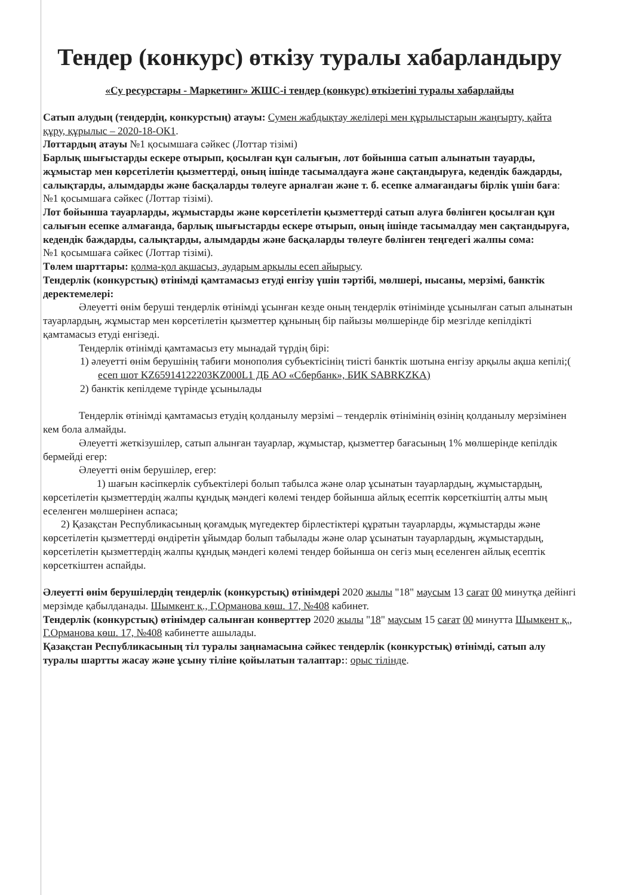Тендер (конкурс) өткізу туралы хабарландыру
«Су ресурстары - Маркетинг» ЖШС-і тендер (конкурс) өткізетіні туралы хабарлайды
Сатып алудың (тендердің, конкурстың) атауы: Сумен жабдықтау желілері мен құрылыстарын жаңғырту, қайта құру, құрылыс – 2020-18-ОК1.
Лоттардың атауы №1 қосымшаға сәйкес (Лоттар тізімі)
Барлық шығыстарды ескере отырып, қосылған құн салығын, лот бойынша сатып алынатын тауарды, жұмыстар мен көрсетілетін қызметтерді, оның ішінде тасымалдауға және сақтандыруға, кедендік баждарды, салықтарды, алымдарды және басқаларды төлеуге арналған және т. б. есепке алмағандағы бірлік үшін баға:
№1 қосымшаға сәйкес (Лоттар тізімі).
Лот бойынша тауарларды, жұмыстарды және көрсетілетін қызметтерді сатып алуға бөлінген қосылған құн салығын есепке алмағанда, барлық шығыстарды ескере отырып, оның ішінде тасымалдау мен сақтандыруға, кедендік баждарды, салықтарды, алымдарды және басқаларды төлеуге бөлінген теңгедегі жалпы сома:
№1 қосымшаға сәйкес (Лоттар тізімі).
Төлем шарттары: қолма-қол ақшасыз, аударым арқылы есеп айырысу.
Тендерлік (конкурстық) өтінімді қамтамасыз етуді енгізу үшін тәртібі, мөлшері, нысаны, мерзімі, банктік деректемелері:
Әлеуетті өнім беруші тендерлік өтінімді ұсынған кезде оның тендерлік өтінімінде ұсынылған сатып алынатын тауарлардың, жұмыстар мен көрсетілетін қызметтер құнының бір пайызы мөлшерінде бір мезгілде кепілдікті қамтамасыз етуді енгізеді.
Тендерлік өтінімді қамтамасыз ету мынадай түрдің бірі:
1) әлеуетті өнім берушінің табиғи монополия субъектісінің тиісті банктік шотына енгізу арқылы ақша кепілі;( есеп шот KZ65914122203KZ000L1 ДБ АО «Сбербанк», БИК SABRKZKA)
2) банктік кепілдеме түрінде ұсынылады
Тендерлік өтінімді қамтамасыз етудің қолданылу мерзімі – тендерлік өтінімінің өзінің қолданылу мерзімінен кем бола алмайды.
Әлеуетті жеткізушілер, сатып алынған тауарлар, жұмыстар, қызметтер бағасының 1% мөлшерінде кепілдік бермейді егер:
Әлеуетті өнім берушілер, егер:
1) шағын кәсіпкерлік субъектілері болып табылса және олар ұсынатын тауарлардың, жұмыстардың, көрсетілетін қызметтердің жалпы құндық мәндегі көлемі тендер бойынша айлық есептік көрсеткіштің алты мың еселенген мөлшерінен аспаса;
2) Қазақстан Республикасының қоғамдық мүгедектер бірлестіктері құратын тауарларды, жұмыстарды және көрсетілетін қызметтерді өндіретін ұйымдар болып табылады және олар ұсынатын тауарлардың, жұмыстардың, көрсетілетін қызметтердің жалпы құндық мәндегі көлемі тендер бойынша он сегіз мың еселенген айлық есептік көрсеткіштен аспайды.
Әлеуетті өнім берушілердің тендерлік (конкурстық) өтінімдері 2020 жылы "18" маусым 13 сағат 00 минутқа дейінгі мерзімде қабылданады. Шымкент қ., Г.Орманова көш. 17, №408 кабинет.
Тендерлік (конкурстық) өтінімдер салынған конверттер 2020 жылы "18" маусым 15 сағат 00 минутта Шымкент қ., Г.Орманова көш. 17, №408 кабинетте ашылады.
Қазақстан Республикасының тіл туралы заңнамасына сәйкес тендерлік (конкурстық) өтінімді, сатып алу туралы шартты жасау және ұсыну тіліне қойылатын талаптар:: орыс тілінде.